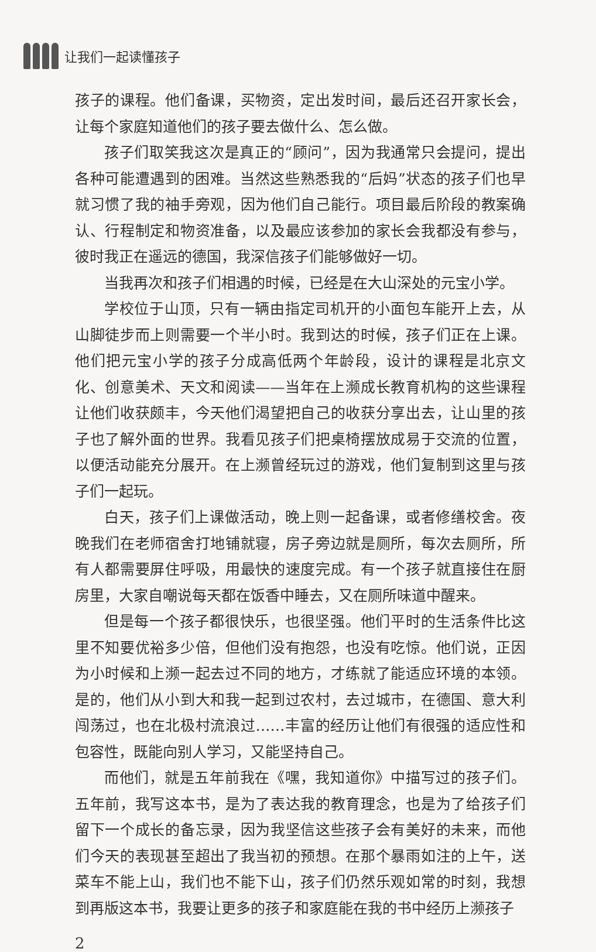让我们一起读懂孩子
孩子的课程。他们备课，买物资，定出发时间，最后还召开家长会，让每个家庭知道他们的孩子要去做什么、怎么做。
孩子们取笑我这次是真正的“顾问”，因为我通常只会提问，提出各种可能遭遇到的困难。当然这些熟悉我的“后妈”状态的孩子们也早就习惯了我的袖手旁观，因为他们自己能行。项目最后阶段的教案确认、行程制定和物资准备，以及最应该参加的家长会我都没有参与，彼时我正在遥远的德国，我深信孩子们能够做好一切。
当我再次和孩子们相遇的时候，已经是在大山深处的元宝小学。
学校位于山顶，只有一辆由指定司机开的小面包车能开上去，从山脚徒步而上则需要一个半小时。我到达的时候，孩子们正在上课。他们把元宝小学的孩子分成高低两个年龄段，设计的课程是北京文化、创意美术、天文和阅读——当年在上濒成长教育机构的这些课程让他们收获颇丰，今天他们渴望把自己的收获分享出去，让山里的孩子也了解外面的世界。我看见孩子们把桌椅摆放成易于交流的位置，以便活动能充分展开。在上濒曾经玩过的游戏，他们复制到这里与孩子们一起玩。
白天，孩子们上课做活动，晚上则一起备课，或者修缮校舍。夜晚我们在老师宿舍打地铺就寝，房子旁边就是厕所，每次去厕所，所有人都需要屏住呼吸，用最快的速度完成。有一个孩子就直接住在厨房里，大家自嘲说每天都在饭香中睡去，又在厕所味道中醒来。
但是每一个孩子都很快乐，也很坚强。他们平时的生活条件比这里不知要优裕多少倍，但他们没有抱怨，也没有吃惊。他们说，正因为小时候和上濒一起去过不同的地方，才练就了能适应环境的本领。是的，他们从小到大和我一起到过农村，去过城市，在德国、意大利闯荡过，也在北极村流浪过……丰富的经历让他们有很强的适应性和包容性，既能向别人学习，又能坚持自己。
而他们，就是五年前我在《嘿，我知道你》中描写过的孩子们。五年前，我写这本书，是为了表达我的教育理念，也是为了给孩子们留下一个成长的备忘录，因为我坚信这些孩子会有美好的未来，而他们今天的表现甚至超出了我当初的预想。在那个暴雨如注的上午，送菜车不能上山，我们也不能下山，孩子们仍然乐观如常的时刻，我想到再版这本书，我要让更多的孩子和家庭能在我的书中经历上濒孩子
2